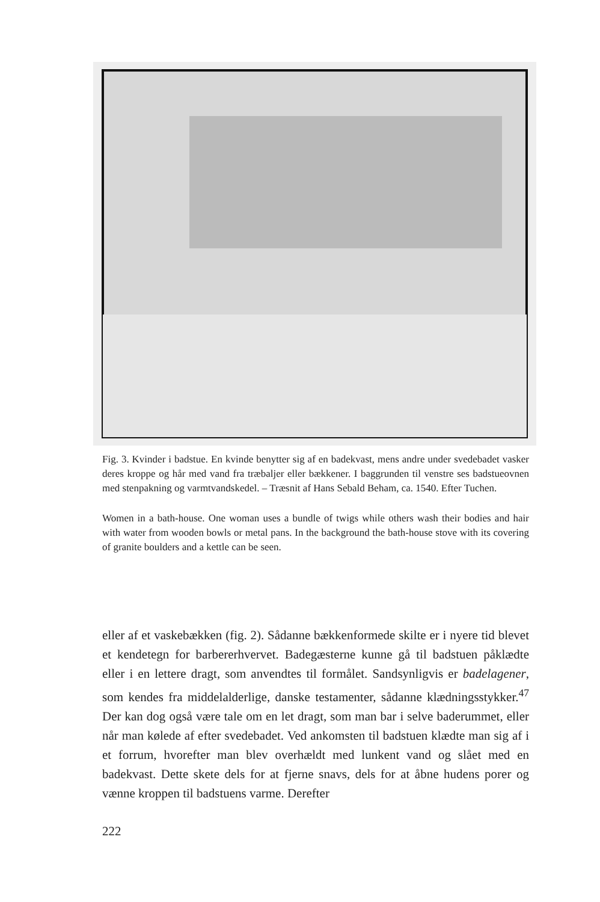Fig. 3. Kvinder i badstue. En kvinde benytter sig af en badekvast, mens andre under svedebadet vasker deres kroppe og hår med vand fra træbaljer eller bækkener. I baggrunden til venstre ses badstueovnen med stenpakning og varmtvandskedel. – Træsnit af Hans Sebald Beham, ca. 1540. Efter Tuchen.
Women in a bath-house. One woman uses a bundle of twigs while others wash their bodies and hair with water from wooden bowls or metal pans. In the background the bath-house stove with its covering of granite boulders and a kettle can be seen.
eller af et vaskebækken (fig. 2). Sådanne bækkenformede skilte er i nyere tid blevet et kendetegn for barbererhvervet. Badegæsterne kunne gå til badstuen påklædte eller i en lettere dragt, som anvendtes til formålet. Sandsynligvis er badelagener, som kendes fra middelalderlige, danske testamenter, sådanne klædningsstykker.<sup>47</sup> Der kan dog også være tale om en let dragt, som man bar i selve baderummet, eller når man kølede af efter svedebadet. Ved ankomsten til badstuen klædte man sig af i et forrum, hvorefter man blev overhældt med lunkent vand og slået med en badekvast. Dette skete dels for at fjerne snavs, dels for at åbne hudens porer og vænne kroppen til badstuens varme. Derefter
222